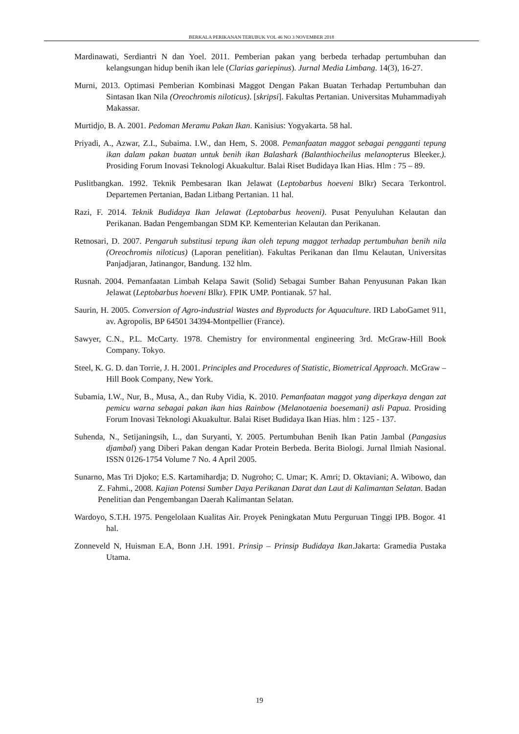BERKALA PERIKANAN TERUBUK VOL 46 NO 3 NOVEMBER 2018
Mardinawati, Serdiantri N dan Yoel. 2011. Pemberian pakan yang berbeda terhadap pertumbuhan dan kelangsungan hidup benih ikan lele (Clarias gariepinus). Jurnal Media Limbang. 14(3), 16-27.
Murni, 2013. Optimasi Pemberian Kombinasi Maggot Dengan Pakan Buatan Terhadap Pertumbuhan dan Sintasan Ikan Nila (Oreochromis niloticus). [skripsi]. Fakultas Pertanian. Universitas Muhammadiyah Makassar.
Murtidjo, B. A. 2001. Pedoman Meramu Pakan Ikan. Kanisius: Yogyakarta. 58 hal.
Priyadi, A., Azwar, Z.I., Subaima. I.W., dan Hem, S. 2008. Pemanfaatan maggot sebagai pengganti tepung ikan dalam pakan buatan untuk benih ikan Balashark (Balanthiocheilus melanopterus Bleeker.). Prosiding Forum Inovasi Teknologi Akuakultur. Balai Riset Budidaya Ikan Hias. Hlm : 75 – 89.
Puslitbangkan. 1992. Teknik Pembesaran Ikan Jelawat (Leptobarbus hoeveni Blkr) Secara Terkontrol. Departemen Pertanian, Badan Litbang Pertanian. 11 hal.
Razi, F. 2014. Teknik Budidaya Ikan Jelawat (Leptobarbus heoveni). Pusat Penyuluhan Kelautan dan Perikanan. Badan Pengembangan SDM KP. Kementerian Kelautan dan Perikanan.
Retnosari, D. 2007. Pengaruh substitusi tepung ikan oleh tepung maggot terhadap pertumbuhan benih nila (Oreochromis niloticus) (Laporan penelitian). Fakultas Perikanan dan Ilmu Kelautan, Universitas Panjadjaran, Jatinangor, Bandung. 132 hlm.
Rusnah. 2004. Pemanfaatan Limbah Kelapa Sawit (Solid) Sebagai Sumber Bahan Penyusunan Pakan Ikan Jelawat (Leptobarbus hoeveni Blkr). FPIK UMP. Pontianak. 57 hal.
Saurin, H. 2005. Conversion of Agro-industrial Wastes and Byproducts for Aquaculture. IRD LaboGamet 911, av. Agropolis, BP 64501 34394-Montpellier (France).
Sawyer, C.N., P.L. McCarty. 1978. Chemistry for environmental engineering 3rd. McGraw-Hill Book Company. Tokyo.
Steel, K. G. D. dan Torrie, J. H. 2001. Principles and Procedures of Statistic, Biometrical Approach. McGraw – Hill Book Company, New York.
Subamia, I.W., Nur, B., Musa, A., dan Ruby Vidia, K. 2010. Pemanfaatan maggot yang diperkaya dengan zat pemicu warna sebagai pakan ikan hias Rainbow (Melanotaenia boesemani) asli Papua. Prosiding Forum Inovasi Teknologi Akuakultur. Balai Riset Budidaya Ikan Hias. hlm : 125 - 137.
Suhenda, N., Setijaningsih, L., dan Suryanti, Y. 2005. Pertumbuhan Benih Ikan Patin Jambal (Pangasius djambal) yang Diberi Pakan dengan Kadar Protein Berbeda. Berita Biologi. Jurnal Ilmiah Nasional. ISSN 0126-1754 Volume 7 No. 4 April 2005.
Sunarno, Mas Tri Djoko; E.S. Kartamihardja; D. Nugroho; C. Umar; K. Amri; D. Oktaviani; A. Wibowo, dan Z. Fahmi., 2008. Kajian Potensi Sumber Daya Perikanan Darat dan Laut di Kalimantan Selatan. Badan Penelitian dan Pengembangan Daerah Kalimantan Selatan.
Wardoyo, S.T.H. 1975. Pengelolaan Kualitas Air. Proyek Peningkatan Mutu Perguruan Tinggi IPB. Bogor. 41 hal.
Zonneveld N, Huisman E.A, Bonn J.H. 1991. Prinsip – Prinsip Budidaya Ikan.Jakarta: Gramedia Pustaka Utama.
19